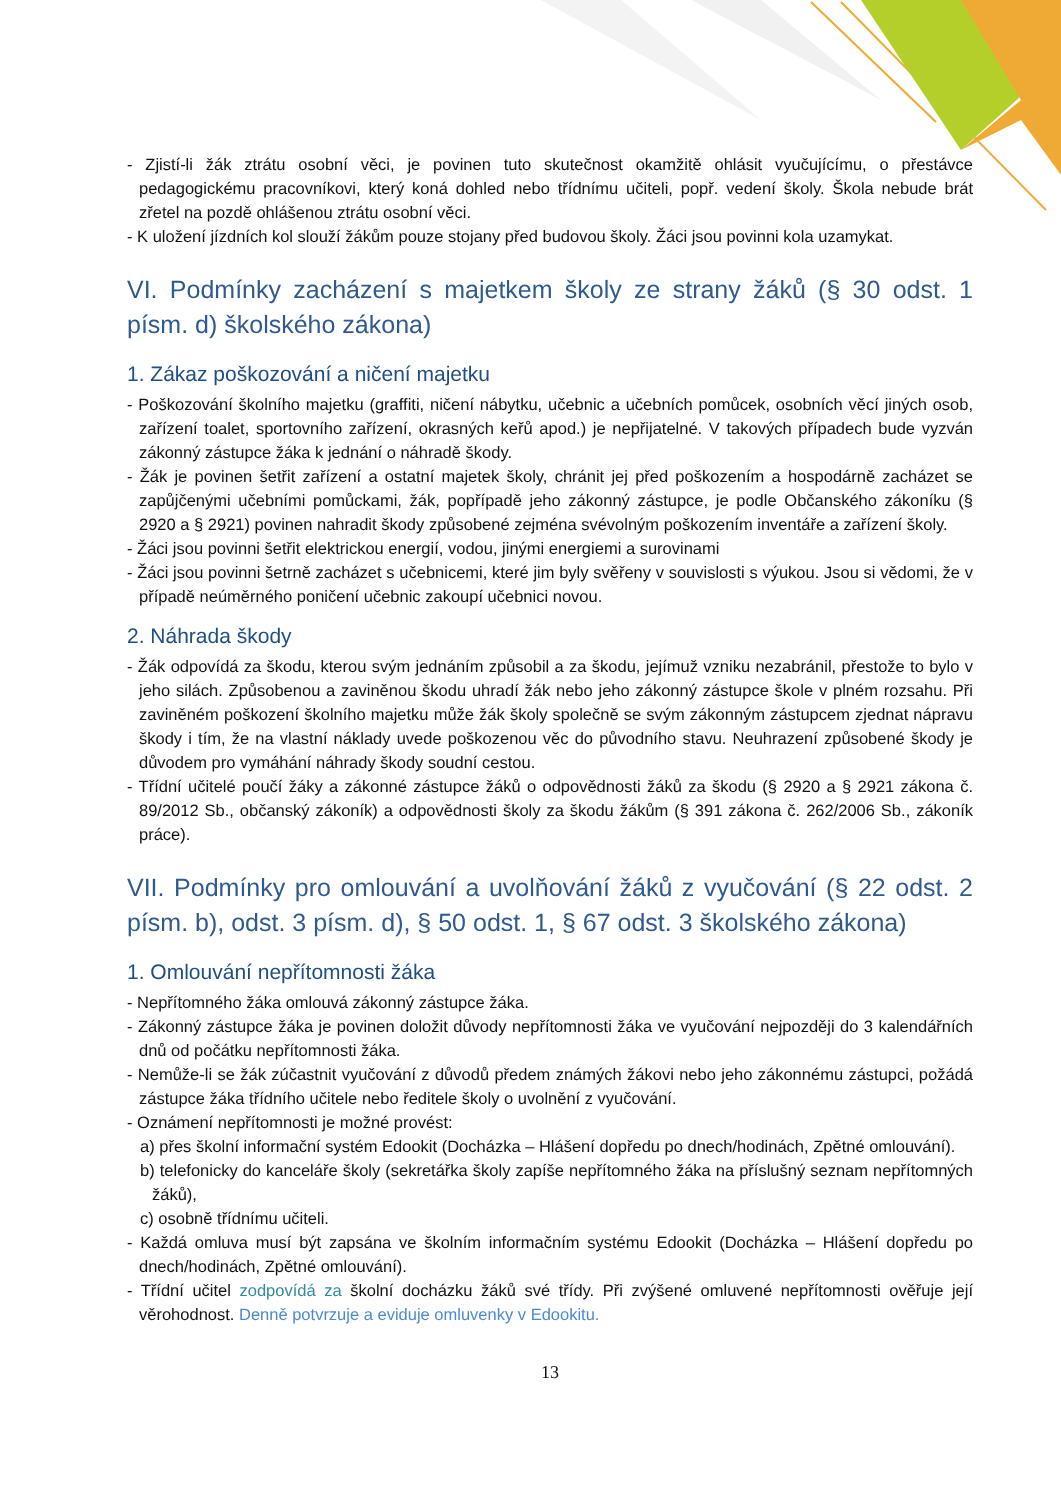- Zjistí-li žák ztrátu osobní věci, je povinen tuto skutečnost okamžitě ohlásit vyučujícímu, o přestávce pedagogickému pracovníkovi, který koná dohled nebo třídnímu učiteli, popř. vedení školy. Škola nebude brát zřetel na pozdě ohlášenou ztrátu osobní věci.
- K uložení jízdních kol slouží žákům pouze stojany před budovou školy. Žáci jsou povinni kola uzamykat.
VI. Podmínky zacházení s majetkem školy ze strany žáků (§ 30 odst. 1 písm. d) školského zákona)
1. Zákaz poškozování a ničení majetku
- Poškozování školního majetku (graffiti, ničení nábytku, učebnic a učebních pomůcek, osobních věcí jiných osob, zařízení toalet, sportovního zařízení, okrasných keřů apod.) je nepřijatelné. V takových případech bude vyzván zákonný zástupce žáka k jednání o náhradě škody.
- Žák je povinen šetřit zařízení a ostatní majetek školy, chránit jej před poškozením a hospodárně zacházet se zapůjčenými učebními pomůckami, žák, popřípadě jeho zákonný zástupce, je podle Občanského zákoníku (§ 2920 a § 2921) povinen nahradit škody způsobené zejména svévolným poškozením inventáře a zařízení školy.
- Žáci jsou povinni šetřit elektrickou energií, vodou, jinými energiemi a surovinami
- Žáci jsou povinni šetrně zacházet s učebnicemi, které jim byly svěřeny v souvislosti s výukou. Jsou si vědomi, že v případě neúměrného poničení učebnic zakoupí učebnici novou.
2. Náhrada škody
- Žák odpovídá za škodu, kterou svým jednáním způsobil a za škodu, jejímuž vzniku nezabránil, přestože to bylo v jeho silách. Způsobenou a zaviněnou škodu uhradí žák nebo jeho zákonný zástupce škole v plném rozsahu. Při zaviněném poškození školního majetku může žák školy společně se svým zákonným zástupcem zjednat nápravu škody i tím, že na vlastní náklady uvede poškozenou věc do původního stavu. Neuhrazení způsobené škody je důvodem pro vymáhání náhrady škody soudní cestou.
- Třídní učitelé poučí žáky a zákonné zástupce žáků o odpovědnosti žáků za škodu (§ 2920 a § 2921 zákona č. 89/2012 Sb., občanský zákoník) a odpovědnosti školy za škodu žákům (§ 391 zákona č. 262/2006 Sb., zákoník práce).
VII. Podmínky pro omlouvání a uvolňování žáků z vyučování (§ 22 odst. 2 písm. b), odst. 3 písm. d), § 50 odst. 1, § 67 odst. 3 školského zákona)
1. Omlouvání nepřítomnosti žáka
- Nepřítomného žáka omlouvá zákonný zástupce žáka.
- Zákonný zástupce žáka je povinen doložit důvody nepřítomnosti žáka ve vyučování nejpozději do 3 kalendářních dnů od počátku nepřítomnosti žáka.
- Nemůže-li se žák zúčastnit vyučování z důvodů předem známých žákovi nebo jeho zákonnému zástupci, požádá zástupce žáka třídního učitele nebo ředitele školy o uvolnění z vyučování.
- Oznámení nepřítomnosti je možné provést:
a) přes školní informační systém Edookit (Docházka – Hlášení dopředu po dnech/hodinách, Zpětné omlouvání).
b) telefonicky do kanceláře školy (sekretářka školy zapíše nepřítomného žáka na příslušný seznam nepřítomných žáků),
c) osobně třídnímu učiteli.
- Každá omluva musí být zapsána ve školním informačním systému Edookit (Docházka – Hlášení dopředu po dnech/hodinách, Zpětné omlouvání).
- Třídní učitel zodpovídá za školní docházku žáků své třídy. Při zvýšené omluvené nepřítomnosti ověřuje její věrohodnost. Denně potvrzuje a eviduje omluvenky v Edookitu.
13